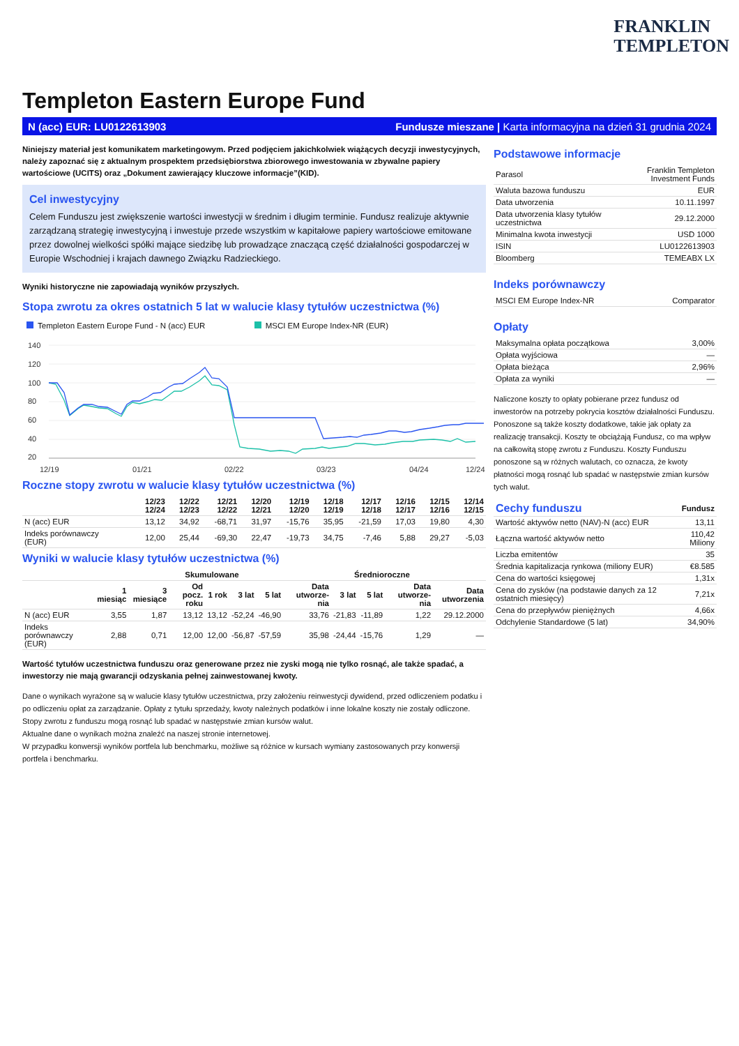FRANKLIN
TEMPLETON
Templeton Eastern Europe Fund
N (acc) EUR: LU0122613903 Fundusze mieszane | Karta informacyjna na dzień 31 grudnia 2024
Niniejszy materiał jest komunikatem marketingowym. Przed podjęciem jakichkolwiek wiążących decyzji inwestycyjnych, należy zapoznać się z aktualnym prospektem przedsiębiorstwa zbiorowego inwestowania w zbywalne papiery wartościowe (UCITS) oraz „Dokument zawierający kluczowe informacje”(KID).
Cel inwestycyjny
Celem Funduszu jest zwiększenie wartości inwestycji w średnim i długim terminie. Fundusz realizuje aktywnie zarządzaną strategię inwestycyjną i inwestuje przede wszystkim w kapitałowe papiery wartościowe emitowane przez dowolnej wielkości spółki mające siedzibę lub prowadzące znaczącą część działalności gospodarczej w Europie Wschodniej i krajach dawnego Związku Radzieckiego.
Wyniki historyczne nie zapowiadają wyników przyszłych.
Stopa zwrotu za okres ostatnich 5 lat w walucie klasy tytułów uczestnictwa (%)
Templeton Eastern Europe Fund - N (acc) EUR MSCI EM Europe Index-NR (EUR)
140
120
100
80
60
40
20
12/19
01/21
02/22
03/23
04/24
12/24
Roczne stopy zwrotu w walucie klasy tytułów uczestnictwa (%)
| | 12/23 12/24 | 12/22 12/23 | 12/21 12/22 | 12/20 12/21 | 12/19 12/20 | 12/18 12/19 | 12/17 12/18 | 12/16 12/17 | 12/15 12/16 | 12/14 12/15 |
| --- | --- | --- | --- | --- | --- | --- | --- | --- | --- | --- |
| N (acc) EUR | 13,12 | 34,92 | -68,71 | 31,97 | -15,76 | 35,95 | -21,59 | 17,03 | 19,80 | 4,30 |
| Indeks porównawczy (EUR) | 12,00 | 25,44 | -69,30 | 22,47 | -19,73 | 34,75 | -7,46 | 5,88 | 29,27 | -5,03 |
Wyniki w walucie klasy tytułów uczestnictwa (%)
| | Skumulowane | | | | | | | Średnioroczne | | | |
| --- | --- | --- | --- | --- | --- | --- | --- | --- | --- | --- | --- |
| | 1 miesiąc | 3 miesiące | Od pocz. roku | 1 rok | 3 lat | 5 lat | Data utworze-nia | 3 lat | 5 lat | Data utworze-nia | Data utworzenia |
| N (acc) EUR | 3,55 | 1,87 | 13,12 | 13,12 | -52,24 | -46,90 | 33,76 | -21,83 | -11,89 | 1,22 | 29.12.2000 |
| Indeks porównawczy (EUR) | 2,88 | 0,71 | 12,00 | 12,00 | -56,87 | -57,59 | 35,98 | -24,44 | -15,76 | 1,29 | — |
Wartość tytułów uczestnictwa funduszu oraz generowane przez nie zyski mogą nie tylko rosnąć, ale także spadać, a inwestorzy nie mają gwarancji odzyskania pełnej zainwestowanej kwoty.
Dane o wynikach wyrażone są w walucie klasy tytułów uczestnictwa, przy założeniu reinwestycji dywidend, przed odliczeniem podatku i po odliczeniu opłat za zarządzanie. Opłaty z tytułu sprzedaży, kwoty należnych podatków i inne lokalne koszty nie zostały odliczone. Stopy zwrotu z funduszu mogą rosnąć lub spadać w następstwie zmian kursów walut.
Aktualne dane o wynikach można znaleźć na naszej stronie internetowej.
W przypadku konwersji wyników portfela lub benchmarku, możliwe są różnice w kursach wymiany zastosowanych przy konwersji portfela i benchmarku.
Podstawowe informacje
| Parasol | Franklin Templeton Investment Funds |
| Waluta bazowa funduszu | EUR |
| Data utworzenia | 10.11.1997 |
| Data utworzenia klasy tytułów uczestnictwa | 29.12.2000 |
| Minimalna kwota inwestycji | USD 1000 |
| ISIN | LU0122613903 |
| Bloomberg | TEMEABX LX |
Indeks porównawczy
| MSCI EM Europe Index-NR | Comparator |
Opłaty
| Maksymalna opłata początkowa | 3,00% |
| Opłata wyjściowa | — |
| Opłata bieżąca | 2,96% |
| Opłata za wyniki | — |
Naliczone koszty to opłaty pobierane przez fundusz od inwestorów na potrzeby pokrycia kosztów działalności Funduszu. Ponoszone są także koszty dodatkowe, takie jak opłaty za realizację transakcji. Koszty te obciążają Fundusz, co ma wpływ na całkowitą stopę zwrotu z Funduszu. Koszty Funduszu ponoszone są w różnych walutach, co oznacza, że kwoty płatności mogą rosnąć lub spadać w następstwie zmian kursów tych walut.
| Cechy funduszu | Fundusz |
| --- | --- |
| Wartość aktywów netto (NAV)-N (acc) EUR | 13,11 |
| Łączna wartość aktywów netto | 110,42 Miliony |
| Liczba emitentów | 35 |
| Średnia kapitalizacja rynkowa (miliony EUR) | €8.585 |
| Cena do wartości księgowej | 1,31x |
| Cena do zysków (na podstawie danych za 12 ostatnich miesięcy) | 7,21x |
| Cena do przepływów pieniężnych | 4,66x |
| Odchylenie Standardowe (5 lat) | 34,90% |